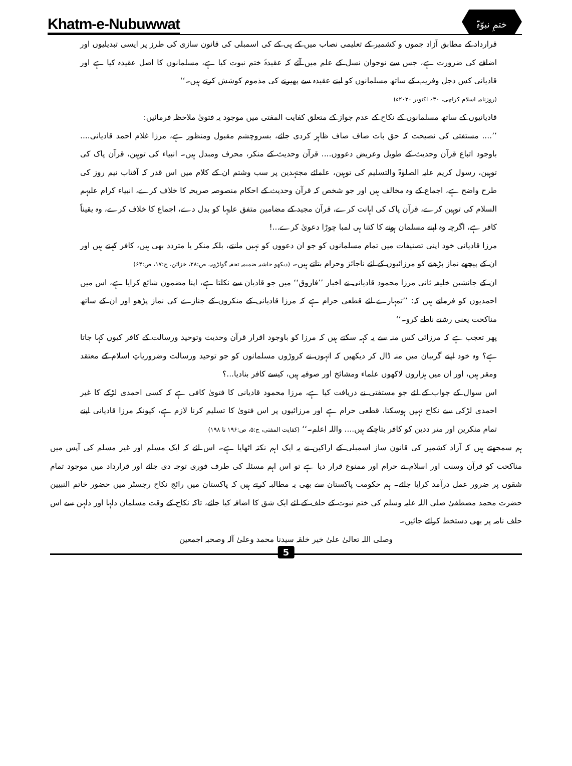Khatm-e-Nubuwwat ختمِ نبوّۃ
قرارداد کے مطابق آزاد جموں و کشمیر کے تعلیمی نصاب میں کے پی کے کی اسمبلی کی قانون سازی کی طرز پر ایسی تبدیلیوں اور اضافے کی ضرورت ہے، جس سے نوجوان نسل کے علم میں آئے کہ عقیدۂ ختم نبوت کیا ہے، مسلمانوں کا اصل عقیدہ کیا ہے اور قادیانی کس دجل وفریب کے ساتھ مسلمانوں کو اپنے عقیدہ سے پھیرنے کی مذموم کوشش کرتے ہیں۔‘‘
(روزنامہ اسلام کراچی، ۳۰؍ اکتوبر ۲۰۲۰ء)
قادیانیوں کے ساتھ مسلمانوں کے نکاح کے عدم جواز کے متعلق کفایت المفتی میں موجود یہ فتویٰ ملاحظہ فرمائیں:
’’.... مستفتی کی نصیحت کہ حق بات صاف صاف ظاہر کردی جائے، بسروچشم مقبول ومنظور ہے، مرزا غلام احمد قادیانی.... باوجود اتباع قرآن وحدیث کے طویل وعریض دعووں.... قرآن وحدیث کے منکر، محرف ومبدل ہیں۔ انبیاء کی توہین، قرآن پاک کی توہین، رسول کریم علیہ الصلوٰۃ والتسلیم کی توہین، علمائے مجتہدین پر سب وشتم ان کے کلام میں اس قدر کہ آفتاب نیم روز کی طرح واضح ہے، اجماع کے وہ مخالف ہیں اور جو شخص کہ قرآن وحدیث کے احکام منصوصہ صریحہ کا خلاف کرے، انبیاء کرام علیہم السلام کی توہین کرے، قرآن پاک کی اہانت کرے، قرآن مجید کے مضامین متفق علیہا کو بدل دے، اجماع کا خلاف کرے، وہ یقیناً کافر ہے، اگرچہ وہ اپنے مسلمان ہونے کا کتنا ہی لمبا چوڑا دعویٰ کرے...!
مرزا قادیانی خود اپنی تصنیفات میں تمام مسلمانوں کو جو ان دعووں کو نہیں مانتے، بلکہ منکر یا متردد بھی ہیں، کافر کہتے ہیں اور ان کے پیچھے نماز پڑھنے کو مرزائیوں کے لئے ناجائز وحرام بتاتے ہیں۔ (دیکھو حاشیہ ضمیمہ تحفہ گولڑویہ، ص:۲۸، خزائن، ج:۱۷، ص:۶۴)
ان کے جانشین خلیفہ ثانی مرزا محمود قادیانی نے اخبار ’’فاروق‘‘ میں جو قادیان سے نکلتا ہے، اپنا مضمون شائع کرایا ہے، اس میں احمدیوں کو فرماتے ہیں کہ: ’’تمہارے لئے قطعی حرام ہے کہ مرزا قادیانی کے منکروں کے جنازے کی نماز پڑھو اور ان کے ساتھ مناکحت یعنی رشتے ناطے کرو۔‘‘
پھر تعجب ہے کہ مرزائی کس منہ سے یہ کہہ سکتے ہیں کہ مرزا کو باوجود اقرار قرآن وحدیث وتوحید ورسالت کے کافر کیوں کہا جاتا ہے؟ وہ خود اپنے گریبان میں منہ ڈال کر دیکھیں کہ انہوں نے کروڑوں مسلمانوں کو جو توحید ورسالت وضروریاتِ اسلام کے معتقد ومقر ہیں، اور ان میں ہزاروں لاکھوں علماء ومشائخ اور صوفیہ ہیں، کیسے کافر بنادیا...؟
اس سوال کے جواب کے لئے جو مستفتی نے دریافت کیا ہے، مرزا محمود قادیانی کا فتویٰ کافی ہے کہ کسی احمدی لڑکے کا غیر احمدی لڑکی سے نکاح نہیں ہوسکتا، قطعی حرام ہے اور مرزائیوں پر اس فتویٰ کا تسلیم کرنا لازم ہے، کیونکہ مرزا قادیانی اپنے تمام منکرین اور متر ددین کو کافر بتاچکے ہیں.... واللہ اعلم۔‘‘ (کفایت المفتی، ج:۵، ص:۱۹۶ تا ۱۹۸)
ہم سمجھتے ہیں کہ آزاد کشمیر کی قانون ساز اسمبلی کے اراکین نے یہ ایک اہم نکتہ اٹھایا ہے۔ اس لئے کہ ایک مسلم اور غیر مسلم کی آپس میں مناکحت کو قرآن وسنت اور اسلام نے حرام اور ممنوع قرار دیا ہے تو اس اہم مسئلہ کی طرف فوری توجہ دی جائے اور قرارداد میں موجود تمام شقوں پر ضرور عمل درآمد کرایا جائے۔ ہم حکومت پاکستان سے بھی یہ مطالبہ کرتے ہیں کہ پاکستان میں رائج نکاح رجسٹر میں حضور خاتم النبیین حضرت محمد مصطفیٰ صلی اللہ علیہ وسلم کی ختم نبوت کے حلف کے لئے ایک شق کا اضافہ کیا جائے، تاکہ نکاح کے وقت مسلمان دلہا اور دلہن سے اس حلف نامہ پر بھی دستخط کرائے جائیں۔
وصلی اللہ تعالیٰ علیٰ خیر خلقہ سیدنا محمد وعلیٰ آلہ وصحبہ اجمعین
5